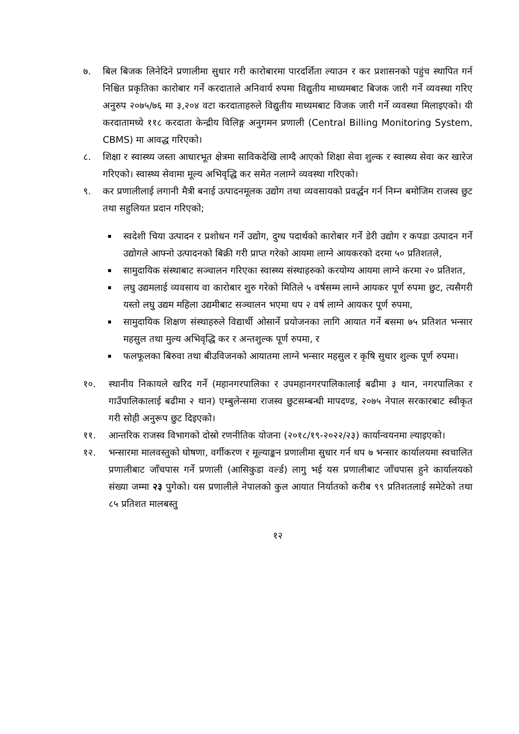७. बिल बिजक लिनेदिने प्रणालीमा सुधार गरी कारोबारमा पारदर्शिता ल्याउन र कर प्रशासनको पहुंच स्थापित गर्न निश्चित प्रकृतिका कारोबार गर्ने करदाताले अनिवार्य रुपमा विद्युतीय माध्यमबाट बिजक जारी गर्ने व्यवस्था गरिए अनुरुप २०७५/७६ मा ३,२०४ वटा करदाताहरुले विद्युतीय माध्यमबाट विजक जारी गर्ने व्यवस्था मिलाइएको। यी करदातामध्ये ११८ करदाता केन्द्रीय विलिङ्ग अनुगमन प्रणाली (Central Billing Monitoring System, CBMS) मा आवद्ध गरिएको।
८. शिक्षा र स्वास्थ्य जस्ता आधारभूत क्षेत्रमा साविकदेखि लाग्दै आएको शिक्षा सेवा शुल्क र स्वास्थ्य सेवा कर खारेज गरिएको। स्वास्थ्य सेवामा मूल्य अभिवृद्धि कर समेत नलाग्ने व्यवस्था गरिएको।
९. कर प्रणालीलाई लगानी मैत्री बनाई उत्पादनमूलक उद्योग तथा व्यवसायको प्रवर्द्धन गर्न निम्न बमोजिम राजस्व छुट तथा सहुलियत प्रदान गरिएको;
स्वदेशी चिया उत्पादन र प्रशोधन गर्ने उद्योग, दुग्ध पदार्थको कारोबार गर्ने डेरी उद्योग र कपडा उत्पादन गर्ने उद्योगले आफ्नो उत्पादनको बिक्री गरी प्राप्त गरेको आयमा लाग्ने आयकरको दरमा ५० प्रतिशतले,
सामुदायिक संस्थाबाट सञ्चालन गरिएका स्वास्थ्य संस्थाहरुको करयोग्य आयमा लाग्ने करमा २० प्रतिशत,
लघु उद्यमलाई व्यवसाय वा कारोबार शुरु गरेको मितिले ५ वर्षसम्म लाग्ने आयकर पूर्ण रुपमा छुट, त्यसैगरी यस्तो लघु उद्यम महिला उद्यमीबाट सञ्चालन भएमा थप २ वर्ष लाग्ने आयकर पूर्ण रुपमा,
सामुदायिक शिक्षण संस्थाहरुले विद्यार्थी ओसार्ने प्रयोजनका लागि आयात गर्ने बसमा ७५ प्रतिशत भन्सार महसुल तथा मुल्य अभिवृद्धि कर र अन्तशुल्क पूर्ण रुपमा, र
फलफूलका बिरुवा तथा बीउविजनको आयातमा लाग्ने भन्सार महसुल र कृषि सुधार शुल्क पूर्ण रुपमा।
१०. स्थानीय निकायले खरिद गर्ने (महानगरपालिका र उपमहानगरपालिकालाई बढीमा ३ थान, नगरपालिका र गाउँपालिकालाई बढीमा २ थान) एम्बुलेन्समा राजस्व छुटसम्बन्धी मापदण्ड, २०७५ नेपाल सरकारबाट स्वीकृत गरी सोही अनुरूप छुट दिइएको।
११. आन्तरिक राजस्व विभागको दोस्रो रणनीतिक योजना (२०१८/१९-२०२२/२३) कार्यान्वयनमा ल्याइएको।
१२. भन्सारमा मालवस्तुको घोषणा, वर्गीकरण र मूल्याङ्कन प्रणालीमा सुधार गर्न थप ७ भन्सार कार्यालयमा स्वचालित प्रणालीबाट जाँचपास गर्ने प्रणाली (आसिकुडा वर्ल्ड) लागु भई यस प्रणालीबाट जाँचपास हुने कार्यालयको संख्या जम्मा २३ पुगेको। यस प्रणालीले नेपालको कुल आयात निर्यातको करीब ९९ प्रतिशतलाई समेटेको तथा ८५ प्रतिशत मालबस्तु
१२